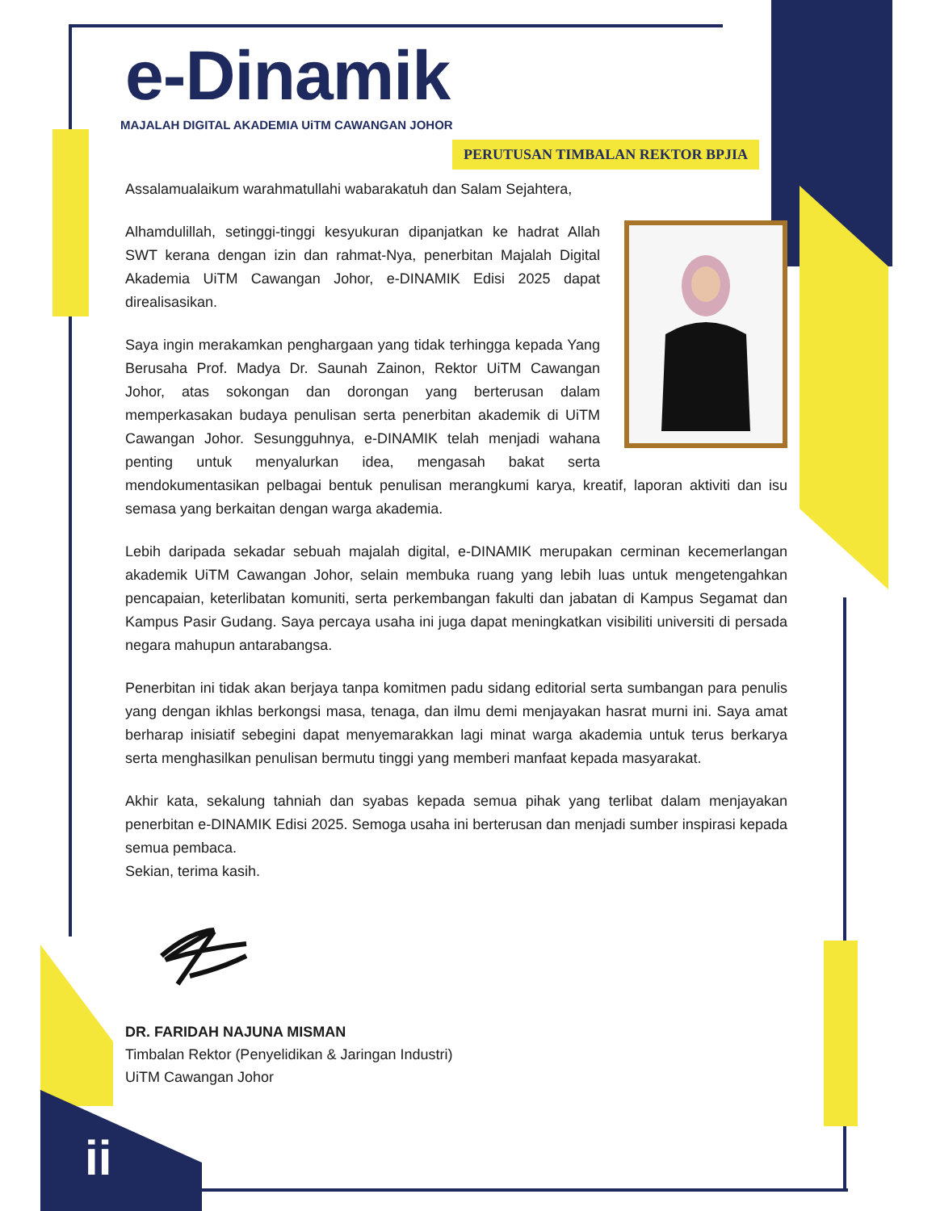e-Dinamik
MAJALAH DIGITAL AKADEMIA UiTM CAWANGAN JOHOR
PERUTUSAN TIMBALAN REKTOR BPJIA
Assalamualaikum warahmatullahi wabarakatuh dan Salam Sejahtera,
Alhamdulillah, setinggi-tinggi kesyukuran dipanjatkan ke hadrat Allah SWT kerana dengan izin dan rahmat-Nya, penerbitan Majalah Digital Akademia UiTM Cawangan Johor, e-DINAMIK Edisi 2025 dapat direalisasikan.
Saya ingin merakamkan penghargaan yang tidak terhingga kepada Yang Berusaha Prof. Madya Dr. Saunah Zainon, Rektor UiTM Cawangan Johor, atas sokongan dan dorongan yang berterusan dalam memperkasakan budaya penulisan serta penerbitan akademik di UiTM Cawangan Johor. Sesungguhnya, e-DINAMIK telah menjadi wahana penting untuk menyalurkan idea, mengasah bakat serta mendokumentasikan pelbagai bentuk penulisan merangkumi karya, kreatif, laporan aktiviti dan isu semasa yang berkaitan dengan warga akademia.
Lebih daripada sekadar sebuah majalah digital, e-DINAMIK merupakan cerminan kecemerlangan akademik UiTM Cawangan Johor, selain membuka ruang yang lebih luas untuk mengetengahkan pencapaian, keterlibatan komuniti, serta perkembangan fakulti dan jabatan di Kampus Segamat dan Kampus Pasir Gudang. Saya percaya usaha ini juga dapat meningkatkan visibiliti universiti di persada negara mahupun antarabangsa.
Penerbitan ini tidak akan berjaya tanpa komitmen padu sidang editorial serta sumbangan para penulis yang dengan ikhlas berkongsi masa, tenaga, dan ilmu demi menjayakan hasrat murni ini. Saya amat berharap inisiatif sebegini dapat menyemarakkan lagi minat warga akademia untuk terus berkarya serta menghasilkan penulisan bermutu tinggi yang memberi manfaat kepada masyarakat.
Akhir kata, sekalung tahniah dan syabas kepada semua pihak yang terlibat dalam menjayakan penerbitan e-DINAMIK Edisi 2025. Semoga usaha ini berterusan dan menjadi sumber inspirasi kepada semua pembaca.
Sekian, terima kasih.
DR. FARIDAH NAJUNA MISMAN
Timbalan Rektor (Penyelidikan & Jaringan Industri)
UiTM Cawangan Johor
ii